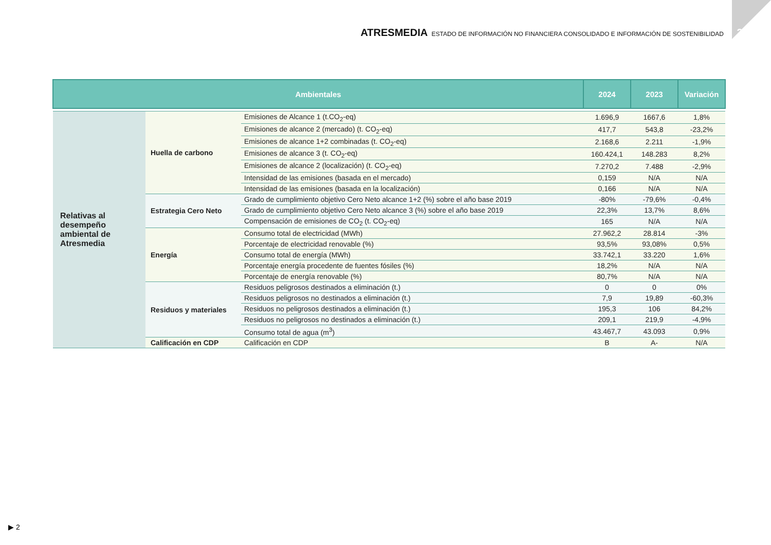2024
ATRESMEDIA ESTADO DE INFORMACIÓN NO FINANCIERA CONSOLIDADO E INFORMACIÓN DE SOSTENIBILIDAD
| Ambientales | | | 2024 | 2023 | Variación |
| --- | --- | --- | --- | --- | --- |
| Relativas al desempeño ambiental de Atresmedia | Huella de carbono | Emisiones de Alcance 1 (t.CO<sub>2</sub>-eq) | 1.696,9 | 1667,6 | 1,8% |
| | | Emisiones de alcance 2 (mercado) (t. CO<sub>2</sub>-eq) | 417,7 | 543,8 | -23,2% |
| | | Emisiones de alcance 1+2 combinadas (t. CO<sub>2</sub>-eq) | 2.168,6 | 2.211 | -1,9% |
| | | Emisiones de alcance 3 (t. CO<sub>2</sub>-eq) | 160.424,1 | 148.283 | 8,2% |
| | | Emisiones de alcance 2 (localización) (t. CO<sub>2</sub>-eq) | 7.270,2 | 7.488 | -2,9% |
| | | Intensidad de las emisiones (basada en el mercado) | 0,159 | N/A | N/A |
| | | Intensidad de las emisiones (basada en la localización) | 0,166 | N/A | N/A |
| | Estrategia Cero Neto | Grado de cumplimiento objetivo Cero Neto alcance 1+2 (%) sobre el año base 2019 | -80% | -79,6% | -0,4% |
| | | Grado de cumplimiento objetivo Cero Neto alcance 3 (%) sobre el año base 2019 | 22,3% | 13,7% | 8,6% |
| | | Compensación de emisiones de CO<sub>2</sub> (t. CO<sub>2</sub>-eq) | 165 | N/A | N/A |
| | Energía | Consumo total de electricidad (MWh) | 27.962,2 | 28.814 | -3% |
| | | Porcentaje de electricidad renovable (%) | 93,5% | 93,08% | 0,5% |
| | | Consumo total de energía (MWh) | 33.742,1 | 33.220 | 1,6% |
| | | Porcentaje energía procedente de fuentes fósiles (%) | 18,2% | N/A | N/A |
| | | Porcentaje de energía renovable (%) | 80,7% | N/A | N/A |
| | Residuos y materiales | Residuos peligrosos destinados a eliminación (t.) | 0 | 0 | 0% |
| | | Residuos peligrosos no destinados a eliminación (t.) | 7,9 | 19,89 | -60,3% |
| | | Residuos no peligrosos destinados a eliminación (t.) | 195,3 | 106 | 84,2% |
| | | Residuos no peligrosos no destinados a eliminación (t.) | 209,1 | 219,9 | -4,9% |
| | | Consumo total de agua (m<sup>3</sup>) | 43.467,7 | 43.093 | 0,9% |
| | Calificación en CDP | Calificación en CDP | B | A- | N/A |
▶ 2